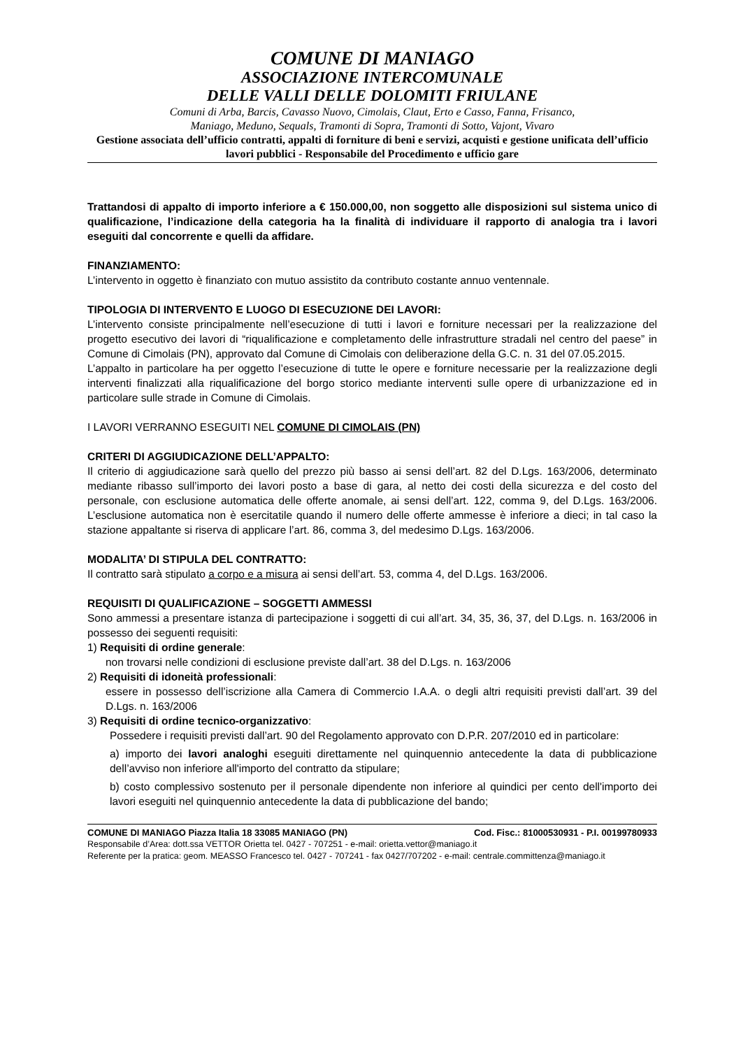COMUNE DI MANIAGO
ASSOCIAZIONE INTERCOMUNALE
DELLE VALLI DELLE DOLOMITI FRIULANE
Comuni di Arba, Barcis, Cavasso Nuovo, Cimolais, Claut, Erto e Casso, Fanna, Frisanco,
Maniago, Meduno, Sequals, Tramonti di Sopra, Tramonti di Sotto, Vajont, Vivaro
Gestione associata dell’ufficio contratti, appalti di forniture di beni e servizi, acquisti e gestione unificata dell’ufficio lavori pubblici - Responsabile del Procedimento e ufficio gare
Trattandosi di appalto di importo inferiore a € 150.000,00, non soggetto alle disposizioni sul sistema unico di qualificazione, l’indicazione della categoria ha la finalità di individuare il rapporto di analogia tra i lavori eseguiti dal concorrente e quelli da affidare.
FINANZIAMENTO:
L’intervento in oggetto è finanziato con mutuo assistito da contributo costante annuo ventennale.
TIPOLOGIA DI INTERVENTO E LUOGO DI ESECUZIONE DEI LAVORI:
L’intervento consiste principalmente nell’esecuzione di tutti i lavori e forniture necessari per la realizzazione del progetto esecutivo dei lavori di “riqualificazione e completamento delle infrastrutture stradali nel centro del paese” in Comune di Cimolais (PN), approvato dal Comune di Cimolais con deliberazione della G.C. n. 31 del 07.05.2015.
L’appalto in particolare ha per oggetto l’esecuzione di tutte le opere e forniture necessarie per la realizzazione degli interventi finalizzati alla riqualificazione del borgo storico mediante interventi sulle opere di urbanizzazione ed in particolare sulle strade in Comune di Cimolais.
I LAVORI VERRANNO ESEGUITI NEL COMUNE DI CIMOLAIS (PN)
CRITERI DI AGGIUDICAZIONE DELL’APPALTO:
Il criterio di aggiudicazione sarà quello del prezzo più basso ai sensi dell’art. 82 del D.Lgs. 163/2006, determinato mediante ribasso sull’importo dei lavori posto a base di gara, al netto dei costi della sicurezza e del costo del personale, con esclusione automatica delle offerte anomale, ai sensi dell’art. 122, comma 9, del D.Lgs. 163/2006. L’esclusione automatica non è esercitatile quando il numero delle offerte ammesse è inferiore a dieci; in tal caso la stazione appaltante si riserva di applicare l’art. 86, comma 3, del medesimo D.Lgs. 163/2006.
MODALITA’ DI STIPULA DEL CONTRATTO:
Il contratto sarà stipulato a corpo e a misura ai sensi dell’art. 53, comma 4, del D.Lgs. 163/2006.
REQUISITI DI QUALIFICAZIONE – SOGGETTI AMMESSI
Sono ammessi a presentare istanza di partecipazione i soggetti di cui all’art. 34, 35, 36, 37, del D.Lgs. n. 163/2006 in possesso dei seguenti requisiti:
1) Requisiti di ordine generale:
non trovarsi nelle condizioni di esclusione previste dall’art. 38 del D.Lgs. n. 163/2006
2) Requisiti di idoneità professionali:
essere in possesso dell’iscrizione alla Camera di Commercio I.A.A. o degli altri requisiti previsti dall’art. 39 del D.Lgs. n. 163/2006
3) Requisiti di ordine tecnico-organizzativo:
Possedere i requisiti previsti dall’art. 90 del Regolamento approvato con D.P.R. 207/2010 ed in particolare:
a) importo dei lavori analoghi eseguiti direttamente nel quinquennio antecedente la data di pubblicazione dell’avviso non inferiore all'importo del contratto da stipulare;
b) costo complessivo sostenuto per il personale dipendente non inferiore al quindici per cento dell'importo dei lavori eseguiti nel quinquennio antecedente la data di pubblicazione del bando;
COMUNE DI MANIAGO Piazza Italia 18 33085 MANIAGO (PN) Cod. Fisc.: 81000530931 - P.I. 00199780933
Responsabile d’Area: dott.ssa VETTOR Orietta tel. 0427 - 707251 - e-mail: orietta.vettor@maniago.it
Referente per la pratica: geom. MEASSO Francesco tel. 0427 - 707241 - fax 0427/707202 - e-mail: centrale.committenza@maniago.it